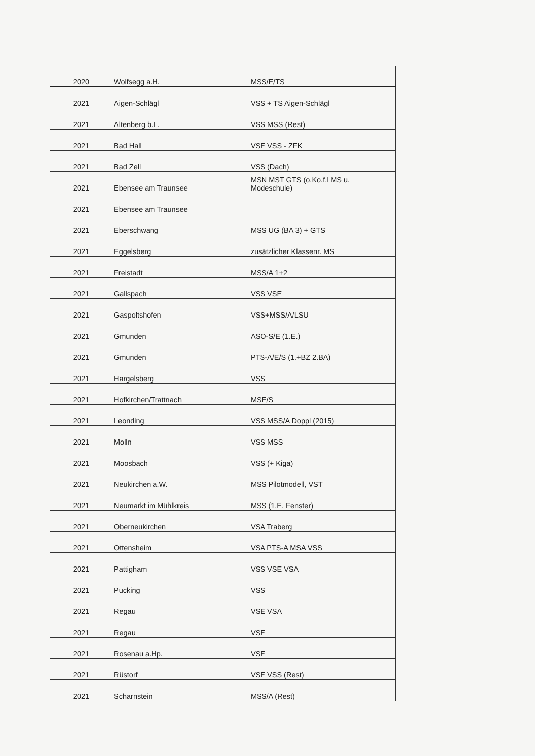| 2020 | Wolfsegg a.H. | MSS/E/TS |
| 2021 | Aigen-Schlägl | VSS + TS Aigen-Schlägl |
| 2021 | Altenberg b.L. | VSS MSS (Rest) |
| 2021 | Bad Hall | VSE VSS - ZFK |
| 2021 | Bad Zell | VSS (Dach) |
| 2021 | Ebensee am Traunsee | MSN MST GTS (o.Ko.f.LMS u. Modeschule) |
| 2021 | Ebensee am Traunsee | |
| 2021 | Eberschwang | MSS UG (BA 3) + GTS |
| 2021 | Eggelsberg | zusätzlicher Klassenr. MS |
| 2021 | Freistadt | MSS/A 1+2 |
| 2021 | Gallspach | VSS VSE |
| 2021 | Gaspoltshofen | VSS+MSS/A/LSU |
| 2021 | Gmunden | ASO-S/E (1.E.) |
| 2021 | Gmunden | PTS-A/E/S (1.+BZ 2.BA) |
| 2021 | Hargelsberg | VSS |
| 2021 | Hofkirchen/Trattnach | MSE/S |
| 2021 | Leonding | VSS MSS/A Doppl (2015) |
| 2021 | Molln | VSS MSS |
| 2021 | Moosbach | VSS (+ Kiga) |
| 2021 | Neukirchen a.W. | MSS Pilotmodell, VST |
| 2021 | Neumarkt im Mühlkreis | MSS (1.E. Fenster) |
| 2021 | Oberneukirchen | VSA Traberg |
| 2021 | Ottensheim | VSA PTS-A MSA VSS |
| 2021 | Pattigham | VSS VSE VSA |
| 2021 | Pucking | VSS |
| 2021 | Regau | VSE VSA |
| 2021 | Regau | VSE |
| 2021 | Rosenau a.Hp. | VSE |
| 2021 | Rüstorf | VSE VSS (Rest) |
| 2021 | Scharnstein | MSS/A (Rest) |